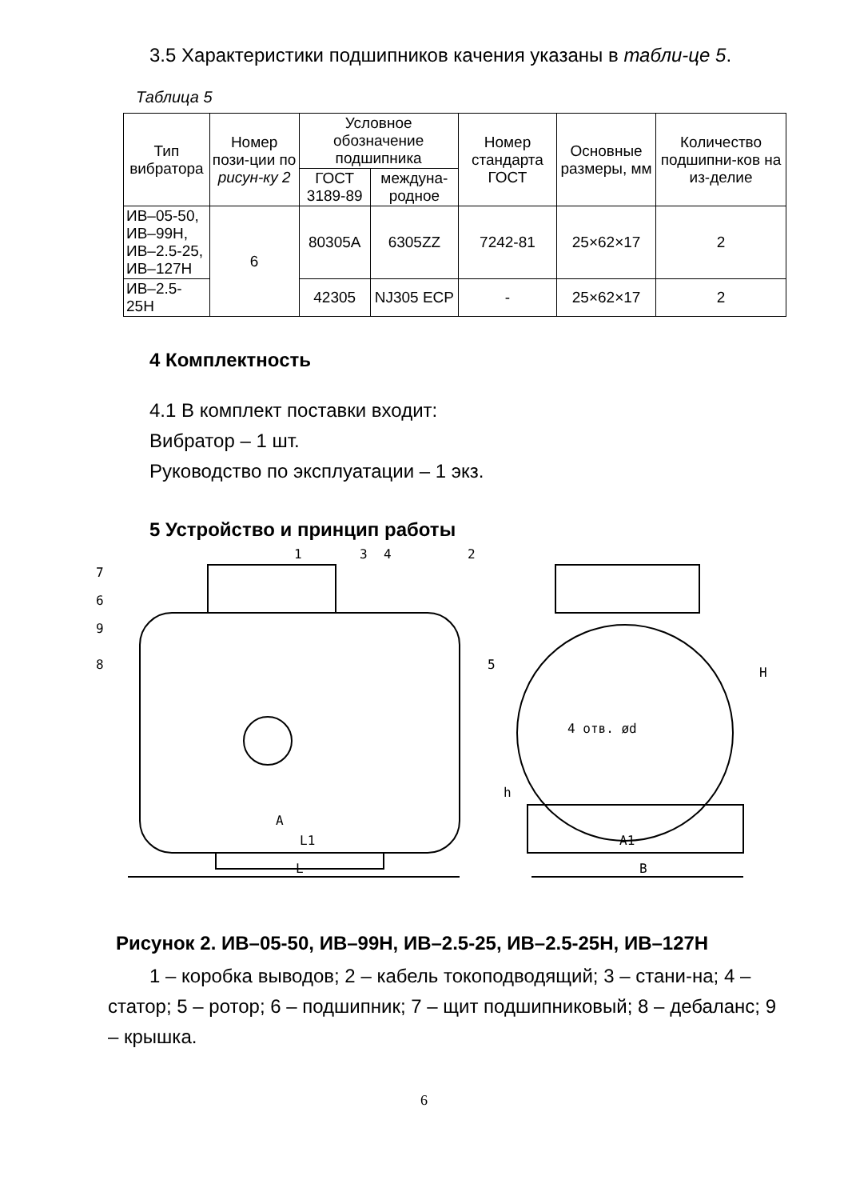3.5 Характеристики подшипников качения указаны в табли-це 5.
Таблица 5
| Тип вибратора | Номер пози-ции по рисун-ку 2 | Условное обозначение подшипника | | Номер стандарта ГОСТ | Основные размеры, мм | Количество подшипни-ков на из-делие |
| --- | --- | --- | --- | --- | --- | --- |
| | | ГОСТ 3189-89 | междуна-родное | | | |
| ИВ–05-50, ИВ–99Н, ИВ–2.5-25, ИВ–127Н | 6 | 80305А | 6305ZZ | 7242-81 | 25×62×17 | 2 |
| ИВ–2.5-25Н | | 42305 | NJ305 ECP | - | 25×62×17 | 2 |
4 Комплектность
4.1 В комплект поставки входит:
Вибратор – 1 шт.
Руководство по эксплуатации – 1 экз.
5 Устройство и принцип работы
1
3
4
2
7
6
9
8
5
A
L1
L
A1
B
4 отв. ød
h
H
Рисунок 2. ИВ–05-50, ИВ–99Н, ИВ–2.5-25, ИВ–2.5-25Н, ИВ–127Н
1 – коробка выводов; 2 – кабель токоподводящий; 3 – стани-на; 4 – статор; 5 – ротор; 6 – подшипник; 7 – щит подшипниковый; 8 – дебаланс; 9 – крышка.
6